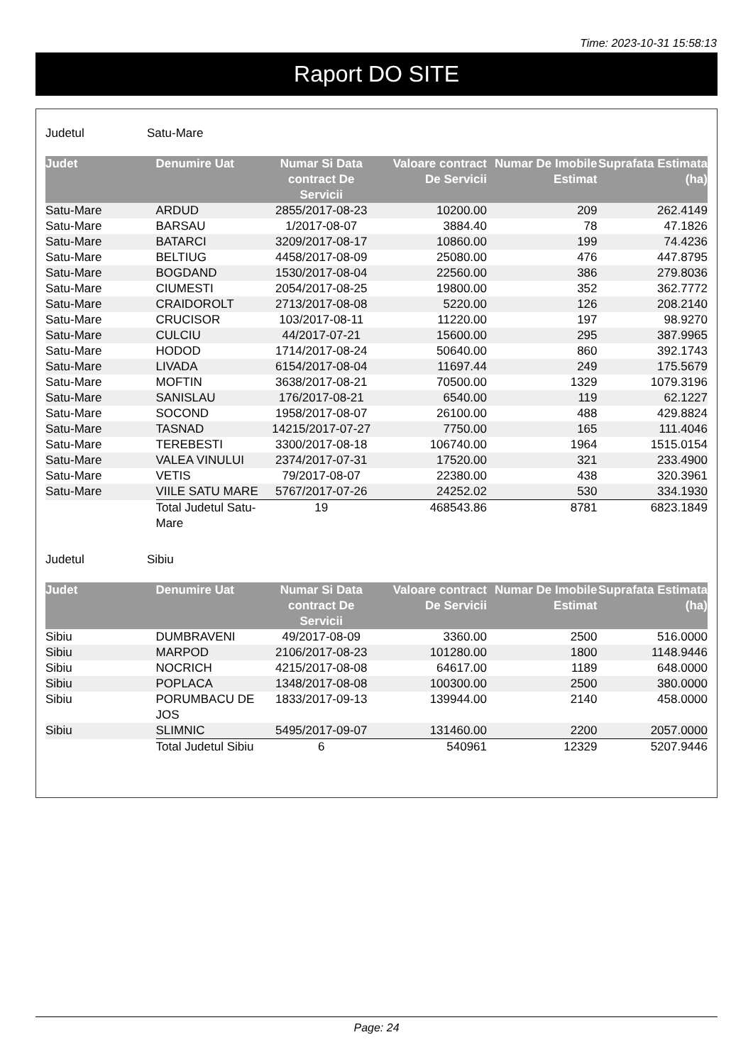Time: 2023-10-31 15:58:13
Raport DO SITE
Judetul Satu-Mare
| Judet | Denumire Uat | Numar Si Data contract De Servicii | Valoare contract De Servicii | Numar De Imobile Estimat | Suprafata Estimata (ha) |
| --- | --- | --- | --- | --- | --- |
| Satu-Mare | ARDUD | 2855/2017-08-23 | 10200.00 | 209 | 262.4149 |
| Satu-Mare | BARSAU | 1/2017-08-07 | 3884.40 | 78 | 47.1826 |
| Satu-Mare | BATARCI | 3209/2017-08-17 | 10860.00 | 199 | 74.4236 |
| Satu-Mare | BELTIUG | 4458/2017-08-09 | 25080.00 | 476 | 447.8795 |
| Satu-Mare | BOGDAND | 1530/2017-08-04 | 22560.00 | 386 | 279.8036 |
| Satu-Mare | CIUMESTI | 2054/2017-08-25 | 19800.00 | 352 | 362.7772 |
| Satu-Mare | CRAIDOROLT | 2713/2017-08-08 | 5220.00 | 126 | 208.2140 |
| Satu-Mare | CRUCISOR | 103/2017-08-11 | 11220.00 | 197 | 98.9270 |
| Satu-Mare | CULCIU | 44/2017-07-21 | 15600.00 | 295 | 387.9965 |
| Satu-Mare | HODOD | 1714/2017-08-24 | 50640.00 | 860 | 392.1743 |
| Satu-Mare | LIVADA | 6154/2017-08-04 | 11697.44 | 249 | 175.5679 |
| Satu-Mare | MOFTIN | 3638/2017-08-21 | 70500.00 | 1329 | 1079.3196 |
| Satu-Mare | SANISLAU | 176/2017-08-21 | 6540.00 | 119 | 62.1227 |
| Satu-Mare | SOCOND | 1958/2017-08-07 | 26100.00 | 488 | 429.8824 |
| Satu-Mare | TASNAD | 14215/2017-07-27 | 7750.00 | 165 | 111.4046 |
| Satu-Mare | TEREBESTI | 3300/2017-08-18 | 106740.00 | 1964 | 1515.0154 |
| Satu-Mare | VALEA VINULUI | 2374/2017-07-31 | 17520.00 | 321 | 233.4900 |
| Satu-Mare | VETIS | 79/2017-08-07 | 22380.00 | 438 | 320.3961 |
| Satu-Mare | VIILE SATU MARE | 5767/2017-07-26 | 24252.02 | 530 | 334.1930 |
| | Total Judetul Satu-Mare | 19 | 468543.86 | 8781 | 6823.1849 |
Judetul Sibiu
| Judet | Denumire Uat | Numar Si Data contract De Servicii | Valoare contract De Servicii | Numar De Imobile Estimat | Suprafata Estimata (ha) |
| --- | --- | --- | --- | --- | --- |
| Sibiu | DUMBRAVENI | 49/2017-08-09 | 3360.00 | 2500 | 516.0000 |
| Sibiu | MARPOD | 2106/2017-08-23 | 101280.00 | 1800 | 1148.9446 |
| Sibiu | NOCRICH | 4215/2017-08-08 | 64617.00 | 1189 | 648.0000 |
| Sibiu | POPLACA | 1348/2017-08-08 | 100300.00 | 2500 | 380.0000 |
| Sibiu | PORUMBACU DE JOS | 1833/2017-09-13 | 139944.00 | 2140 | 458.0000 |
| Sibiu | SLIMNIC | 5495/2017-09-07 | 131460.00 | 2200 | 2057.0000 |
| | Total Judetul Sibiu | 6 | 540961 | 12329 | 5207.9446 |
Page: 24